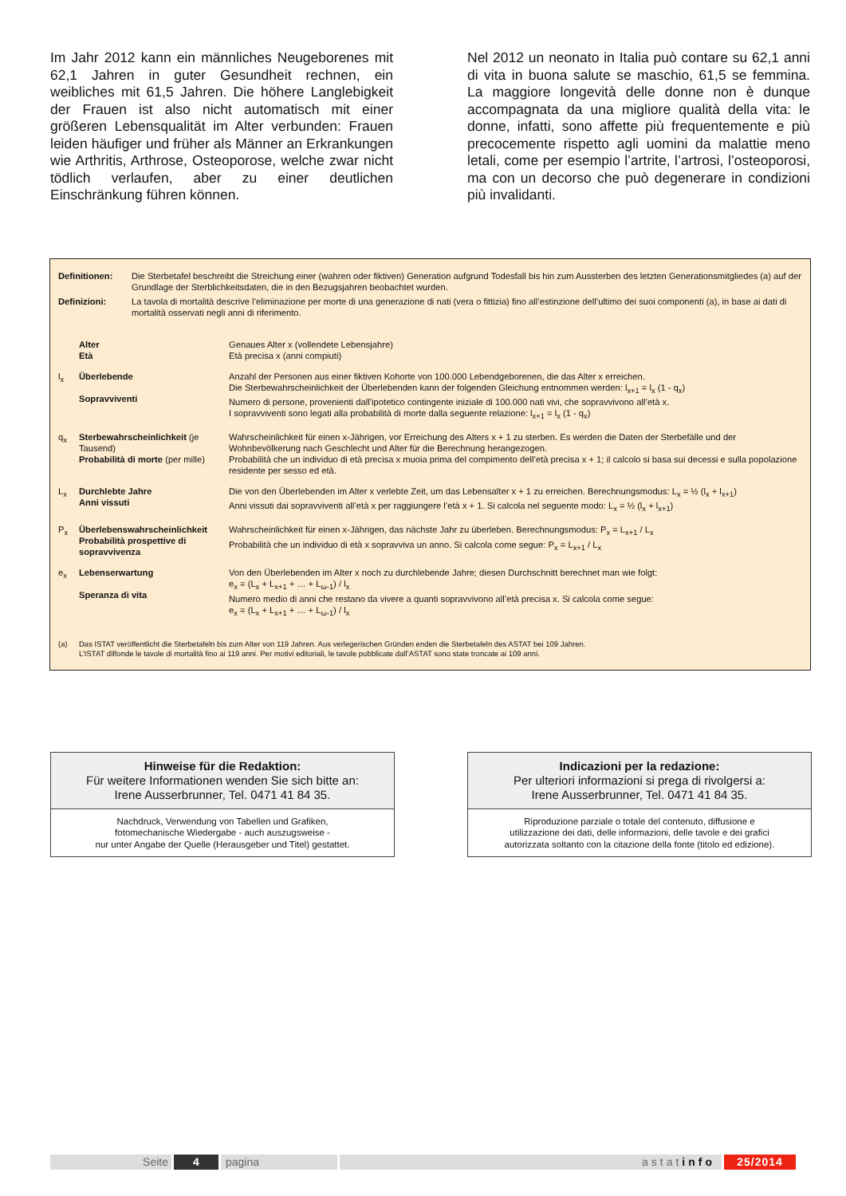Im Jahr 2012 kann ein männliches Neugeborenes mit 62,1 Jahren in guter Gesundheit rechnen, ein weibliches mit 61,5 Jahren. Die höhere Langlebigkeit der Frauen ist also nicht automatisch mit einer größeren Lebensqualität im Alter verbunden: Frauen leiden häufiger und früher als Männer an Erkrankungen wie Arthritis, Arthrose, Osteoporose, welche zwar nicht tödlich verlaufen, aber zu einer deutlichen Einschränkung führen können.
Nel 2012 un neonato in Italia può contare su 62,1 anni di vita in buona salute se maschio, 61,5 se femmina. La maggiore longevità delle donne non è dunque accompagnata da una migliore qualità della vita: le donne, infatti, sono affette più frequentemente e più precocemente rispetto agli uomini da malattie meno letali, come per esempio l’artrite, l’artrosi, l’osteoporosi, ma con un decorso che può degenerare in condizioni più invalidanti.
| Definitionen: | Die Sterbetafel beschreibt die Streichung einer (wahren oder fiktiven) Generation aufgrund Todesfall bis hin zum Aussterben des letzten Generationsmitgliedes (a) auf der Grundlage der Sterblichkeitsdaten, die in den Bezugsjahren beobachtet wurden. |
| Definizioni: | La tavola di mortalità descrive l’eliminazione per morte di una generazione di nati (vera o fittizia) fino all’estinzione dell’ultimo dei suoi componenti (a), in base ai dati di mortalità osservati negli anni di riferimento. |
| | Alter Età | Genaues Alter x (vollendete Lebensjahre) Età precisa x (anni compiuti) |
| l<sub>x</sub> | Überlebende Sopravviventi | Anzahl der Personen aus einer fiktiven Kohorte von 100.000 Lebendgeborenen, die das Alter x erreichen. Die Sterbewahrscheinlichkeit der Überlebenden kann der folgenden Gleichung entnommen werden: l<sub>x+1</sub> = l<sub>x</sub> (1 - q<sub>x</sub>) Numero di persone, provenienti dall’ipotetico contingente iniziale di 100.000 nati vivi, che sopravvivono all’età x. I sopravviventi sono legati alla probabilità di morte dalla seguente relazione: l<sub>x+1</sub> = l<sub>x</sub> (1 - q<sub>x</sub>) |
| q<sub>x</sub> | Sterbewahrscheinlichkeit (je Tausend) Probabilità di morte (per mille) | Wahrscheinlichkeit für einen x-Jährigen, vor Erreichung des Alters x + 1 zu sterben. Es werden die Daten der Sterbefälle und der Wohnbevölkerung nach Geschlecht und Alter für die Berechnung herangezogen. Probabilità che un individuo di età precisa x muoia prima del compimento dell’età precisa x + 1; il calcolo si basa sui decessi e sulla popolazione residente per sesso ed età. |
| L<sub>x</sub> | Durchlebte Jahre Anni vissuti | Die von den Überlebenden im Alter x verlebte Zeit, um das Lebensalter x + 1 zu erreichen. Berechnungsmodus: L<sub>x</sub> = ½ (l<sub>x</sub> + l<sub>x+1</sub>) Anni vissuti dai sopravviventi all’età x per raggiungere l’età x + 1. Si calcola nel seguente modo: L<sub>x</sub> = ½ (l<sub>x</sub> + l<sub>x+1</sub>) |
| P<sub>x</sub> | Überlebenswahrscheinlichkeit Probabilità prospettive di sopravvivenza | Wahrscheinlichkeit für einen x-Jährigen, das nächste Jahr zu überleben. Berechnungsmodus: P<sub>x</sub> = L<sub>x+1</sub> / L<sub>x</sub> Probabilità che un individuo di età x sopravviva un anno. Si calcola come segue: P<sub>x</sub> = L<sub>x+1</sub> / L<sub>x</sub> |
| e<sub>x</sub> | Lebenserwartung Speranza di vita | Von den Überlebenden im Alter x noch zu durchlebende Jahre; diesen Durchschnitt berechnet man wie folgt: e<sub>x</sub> = (L<sub>x</sub> + L<sub>x+1</sub> + … + L<sub>ω-1</sub>) / l<sub>x</sub> Numero medio di anni che restano da vivere a quanti sopravvivono all’età precisa x. Si calcola come segue: e<sub>x</sub> = (L<sub>x</sub> + L<sub>x+1</sub> + … + L<sub>ω-1</sub>) / l<sub>x</sub> |
| (a) | Das ISTAT veröffentlicht die Sterbetafeln bis zum Alter von 119 Jahren. Aus verlegerischen Gründen enden die Sterbetafeln des ASTAT bei 109 Jahren. L’ISTAT diffonde le tavole di mortalità fino ai 119 anni. Per motivi editoriali, le tavole pubblicate dall’ASTAT sono state troncate ai 109 anni. |
Hinweise für die Redaktion:
Für weitere Informationen wenden Sie sich bitte an:
Irene Ausserbrunner, Tel. 0471 41 84 35.
Nachdruck, Verwendung von Tabellen und Grafiken,
fotomechanische Wiedergabe - auch auszugsweise -
nur unter Angabe der Quelle (Herausgeber und Titel) gestattet.
Indicazioni per la redazione:
Per ulteriori informazioni si prega di rivolgersi a:
Irene Ausserbrunner, Tel. 0471 41 84 35.
Riproduzione parziale o totale del contenuto, diffusione e
utilizzazione dei dati, delle informazioni, delle tavole e dei grafici
autorizzata soltanto con la citazione della fonte (titolo ed edizione).
Seite 4 pagina astatinfo 25/2014